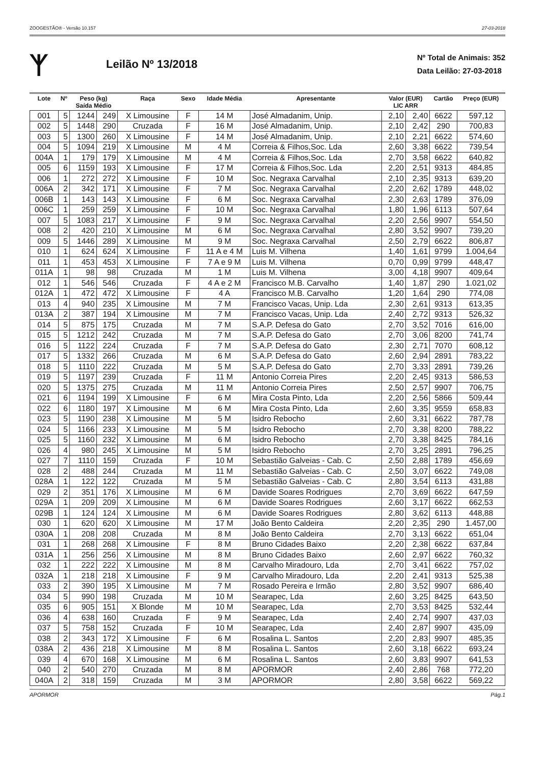ZOOGESTÃO® - Versão 10.157 27-03-2018
ᛉ
Leilão Nº 13/2018
Nº Total de Animais: 352
Data Leilão: 27-03-2018
| Lote | Nº | Peso (kg) Saída Médio | | Raça | Sexo | Idade Média | Apresentante | Valor (EUR) LIC ARR | | Cartão | Preço (EUR) |
| --- | --- | --- | --- | --- | --- | --- | --- | --- | --- | --- | --- |
| 001 | 5 | 1244 | 249 | X Limousine | F | 14 M | José Almadanim, Unip. | 2,10 | 2,40 | 6622 | 597,12 |
| 002 | 5 | 1448 | 290 | Cruzada | F | 16 M | José Almadanim, Unip. | 2,10 | 2,42 | 290 | 700,83 |
| 003 | 5 | 1300 | 260 | X Limousine | F | 14 M | José Almadanim, Unip. | 2,10 | 2,21 | 6622 | 574,60 |
| 004 | 5 | 1094 | 219 | X Limousine | M | 4 M | Correia & Filhos,Soc. Lda | 2,60 | 3,38 | 6622 | 739,54 |
| 004A | 1 | 179 | 179 | X Limousine | M | 4 M | Correia & Filhos,Soc. Lda | 2,70 | 3,58 | 6622 | 640,82 |
| 005 | 6 | 1159 | 193 | X Limousine | F | 17 M | Correia & Filhos,Soc. Lda | 2,20 | 2,51 | 9313 | 484,85 |
| 006 | 1 | 272 | 272 | X Limousine | F | 10 M | Soc. Negraxa Carvalhal | 2,10 | 2,35 | 9313 | 639,20 |
| 006A | 2 | 342 | 171 | X Limousine | F | 7 M | Soc. Negraxa Carvalhal | 2,20 | 2,62 | 1789 | 448,02 |
| 006B | 1 | 143 | 143 | X Limousine | F | 6 M | Soc. Negraxa Carvalhal | 2,30 | 2,63 | 1789 | 376,09 |
| 006C | 1 | 259 | 259 | X Limousine | F | 10 M | Soc. Negraxa Carvalhal | 1,80 | 1,96 | 6113 | 507,64 |
| 007 | 5 | 1083 | 217 | X Limousine | F | 9 M | Soc. Negraxa Carvalhal | 2,20 | 2,56 | 9907 | 554,50 |
| 008 | 2 | 420 | 210 | X Limousine | M | 6 M | Soc. Negraxa Carvalhal | 2,80 | 3,52 | 9907 | 739,20 |
| 009 | 5 | 1446 | 289 | X Limousine | M | 9 M | Soc. Negraxa Carvalhal | 2,50 | 2,79 | 6622 | 806,87 |
| 010 | 1 | 624 | 624 | X Limousine | F | 11 A e 4 M | Luis M. Vilhena | 1,40 | 1,61 | 9799 | 1.004,64 |
| 011 | 1 | 453 | 453 | X Limousine | F | 7 A e 9 M | Luis M. Vilhena | 0,70 | 0,99 | 9799 | 448,47 |
| 011A | 1 | 98 | 98 | Cruzada | M | 1 M | Luis M. Vilhena | 3,00 | 4,18 | 9907 | 409,64 |
| 012 | 1 | 546 | 546 | Cruzada | F | 4 A e 2 M | Francisco M.B. Carvalho | 1,40 | 1,87 | 290 | 1.021,02 |
| 012A | 1 | 472 | 472 | X Limousine | F | 4 A | Francisco M.B. Carvalho | 1,20 | 1,64 | 290 | 774,08 |
| 013 | 4 | 940 | 235 | X Limousine | M | 7 M | Francisco Vacas, Unip. Lda | 2,30 | 2,61 | 9313 | 613,35 |
| 013A | 2 | 387 | 194 | X Limousine | M | 7 M | Francisco Vacas, Unip. Lda | 2,40 | 2,72 | 9313 | 526,32 |
| 014 | 5 | 875 | 175 | Cruzada | M | 7 M | S.A.P. Defesa do Gato | 2,70 | 3,52 | 7016 | 616,00 |
| 015 | 5 | 1212 | 242 | Cruzada | M | 7 M | S.A.P. Defesa do Gato | 2,70 | 3,06 | 8200 | 741,74 |
| 016 | 5 | 1122 | 224 | Cruzada | F | 7 M | S.A.P. Defesa do Gato | 2,30 | 2,71 | 7070 | 608,12 |
| 017 | 5 | 1332 | 266 | Cruzada | M | 6 M | S.A.P. Defesa do Gato | 2,60 | 2,94 | 2891 | 783,22 |
| 018 | 5 | 1110 | 222 | Cruzada | M | 5 M | S.A.P. Defesa do Gato | 2,70 | 3,33 | 2891 | 739,26 |
| 019 | 5 | 1197 | 239 | Cruzada | F | 11 M | Antonio Correia Pires | 2,20 | 2,45 | 9313 | 586,53 |
| 020 | 5 | 1375 | 275 | Cruzada | M | 11 M | Antonio Correia Pires | 2,50 | 2,57 | 9907 | 706,75 |
| 021 | 6 | 1194 | 199 | X Limousine | F | 6 M | Mira Costa Pinto, Lda | 2,20 | 2,56 | 5866 | 509,44 |
| 022 | 6 | 1180 | 197 | X Limousine | M | 6 M | Mira Costa Pinto, Lda | 2,60 | 3,35 | 9559 | 658,83 |
| 023 | 5 | 1190 | 238 | X Limousine | M | 5 M | Isidro Rebocho | 2,60 | 3,31 | 6622 | 787,78 |
| 024 | 5 | 1166 | 233 | X Limousine | M | 5 M | Isidro Rebocho | 2,70 | 3,38 | 8200 | 788,22 |
| 025 | 5 | 1160 | 232 | X Limousine | M | 6 M | Isidro Rebocho | 2,70 | 3,38 | 8425 | 784,16 |
| 026 | 4 | 980 | 245 | X Limousine | M | 5 M | Isidro Rebocho | 2,70 | 3,25 | 2891 | 796,25 |
| 027 | 7 | 1110 | 159 | Cruzada | F | 10 M | Sebastião Galveias - Cab. C | 2,50 | 2,88 | 1789 | 456,69 |
| 028 | 2 | 488 | 244 | Cruzada | M | 11 M | Sebastião Galveias - Cab. C | 2,50 | 3,07 | 6622 | 749,08 |
| 028A | 1 | 122 | 122 | Cruzada | M | 5 M | Sebastião Galveias - Cab. C | 2,80 | 3,54 | 6113 | 431,88 |
| 029 | 2 | 351 | 176 | X Limousine | M | 6 M | Davide Soares Rodrigues | 2,70 | 3,69 | 6622 | 647,59 |
| 029A | 1 | 209 | 209 | X Limousine | M | 6 M | Davide Soares Rodrigues | 2,60 | 3,17 | 6622 | 662,53 |
| 029B | 1 | 124 | 124 | X Limousine | M | 6 M | Davide Soares Rodrigues | 2,80 | 3,62 | 6113 | 448,88 |
| 030 | 1 | 620 | 620 | X Limousine | M | 17 M | João Bento Caldeira | 2,20 | 2,35 | 290 | 1.457,00 |
| 030A | 1 | 208 | 208 | Cruzada | M | 8 M | João Bento Caldeira | 2,70 | 3,13 | 6622 | 651,04 |
| 031 | 1 | 268 | 268 | X Limousine | F | 8 M | Bruno Cidades Baixo | 2,20 | 2,38 | 6622 | 637,84 |
| 031A | 1 | 256 | 256 | X Limousine | M | 8 M | Bruno Cidades Baixo | 2,60 | 2,97 | 6622 | 760,32 |
| 032 | 1 | 222 | 222 | X Limousine | M | 8 M | Carvalho Miradouro, Lda | 2,70 | 3,41 | 6622 | 757,02 |
| 032A | 1 | 218 | 218 | X Limousine | F | 9 M | Carvalho Miradouro, Lda | 2,20 | 2,41 | 9313 | 525,38 |
| 033 | 2 | 390 | 195 | X Limousine | M | 7 M | Rosado Pereira e Irmão | 2,80 | 3,52 | 9907 | 686,40 |
| 034 | 5 | 990 | 198 | Cruzada | M | 10 M | Searapec, Lda | 2,60 | 3,25 | 8425 | 643,50 |
| 035 | 6 | 905 | 151 | X Blonde | M | 10 M | Searapec, Lda | 2,70 | 3,53 | 8425 | 532,44 |
| 036 | 4 | 638 | 160 | Cruzada | F | 9 M | Searapec, Lda | 2,40 | 2,74 | 9907 | 437,03 |
| 037 | 5 | 758 | 152 | Cruzada | F | 10 M | Searapec, Lda | 2,40 | 2,87 | 9907 | 435,09 |
| 038 | 2 | 343 | 172 | X Limousine | F | 6 M | Rosalina L. Santos | 2,20 | 2,83 | 9907 | 485,35 |
| 038A | 2 | 436 | 218 | X Limousine | M | 8 M | Rosalina L. Santos | 2,60 | 3,18 | 6622 | 693,24 |
| 039 | 4 | 670 | 168 | X Limousine | M | 6 M | Rosalina L. Santos | 2,60 | 3,83 | 9907 | 641,53 |
| 040 | 2 | 540 | 270 | Cruzada | M | 8 M | APORMOR | 2,40 | 2,86 | 768 | 772,20 |
| 040A | 2 | 318 | 159 | Cruzada | M | 3 M | APORMOR | 2,80 | 3,58 | 6622 | 569,22 |
APORMOR Pág.1